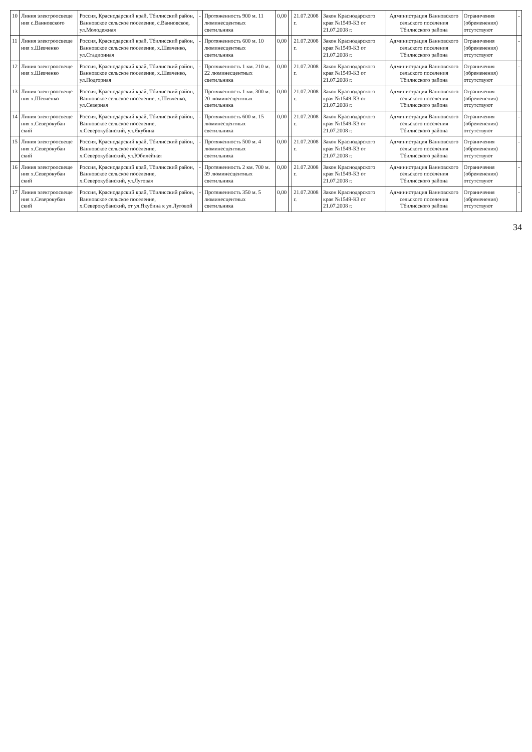| 10 | Линия электроосвеще ния с.Ванновского | Россия, Краснодарский край, Тбилисский район, Ванновское сельское поселение, с.Ванновское, ул.Молодежная | - | Протяженность 900 м. 11 люминесцентных светильника | 0,00 | | 21.07.2008 г. | Закон Краснодарского края №1549-КЗ от 21.07.2008 г. | Администрация Ванновского сельского поселения Тбилисского района | Ограничения (обременения) отсутствуют | - |
| 11 | Линия электроосвеще ния х.Шевченко | Россия, Краснодарский край, Тбилисский район, Ванновское сельское поселение, х.Шевченко, ул.Стадионная | - | Протяженность 600 м. 10 люминесцентных светильника | 0,00 | | 21.07.2008 г. | Закон Краснодарского края №1549-КЗ от 21.07.2008 г. | Администрация Ванновского сельского поселения Тбилисского района | Ограничения (обременения) отсутствуют | - |
| 12 | Линия электроосвеще ния х.Шевченко | Россия, Краснодарский край, Тбилисский район, Ванновское сельское поселение, х.Шевченко, ул.Подгорная | - | Протяженность 1 км. 210 м. 22 люминесцентных светильника | 0,00 | | 21.07.2008 г. | Закон Краснодарского края №1549-КЗ от 21.07.2008 г. | Администрация Ванновского сельского поселения Тбилисского района | Ограничения (обременения) отсутствуют | - |
| 13 | Линия электроосвеще ния х.Шевченко | Россия, Краснодарский край, Тбилисский район, Ванновское сельское поселение, х.Шевченко, ул.Северная | - | Протяженность 1 км. 300 м. 20 люминесцентных светильника | 0,00 | | 21.07.2008 г. | Закон Краснодарского края №1549-КЗ от 21.07.2008 г. | Администрация Ванновского сельского поселения Тбилисского района | Ограничения (обременения) отсутствуют | - |
| 14 | Линия электроосвеще ния х.Северокубан ский | Россия, Краснодарский край, Тбилисский район, Ванновское сельское поселение, х.Северокубанский, ул.Якубина | - | Протяженность 600 м. 15 люминесцентных светильника | 0,00 | | 21.07.2008 г. | Закон Краснодарского края №1549-КЗ от 21.07.2008 г. | Администрация Ванновского сельского поселения Тбилисского района | Ограничения (обременения) отсутствуют | - |
| 15 | Линия электроосвеще ния х.Северокубан ский | Россия, Краснодарский край, Тбилисский район, Ванновское сельское поселение, х.Северокубанский, ул.Юбилейная | - | Протяженность 500 м. 4 люминесцентных светильника | 0,00 | | 21.07.2008 г. | Закон Краснодарского края №1549-КЗ от 21.07.2008 г. | Администрация Ванновского сельского поселения Тбилисского района | Ограничения (обременения) отсутствуют | - |
| 16 | Линия электроосвеще ния х.Северокубан ский | Россия, Краснодарский край, Тбилисский район, Ванновское сельское поселение, х.Северокубанский, ул.Луговая | - | Протяженность 2 км. 700 м. 39 люминесцентных светильника | 0,00 | | 21.07.2008 г. | Закон Краснодарского края №1549-КЗ от 21.07.2008 г. | Администрация Ванновского сельского поселения Тбилисского района | Ограничения (обременения) отсутствуют | - |
| 17 | Линия электроосвеще ния х.Северокубан ский | Россия, Краснодарский край, Тбилисский район, Ванновское сельское поселение, х.Северокубанский, от ул.Якубина к ул.Луговой | - | Протяженность 350 м. 5 люминесцентных светильника | 0,00 | | 21.07.2008 г. | Закон Краснодарского края №1549-КЗ от 21.07.2008 г. | Администрация Ванновского сельского поселения Тбилисского района | Ограничения (обременения) отсутствуют | - |
34